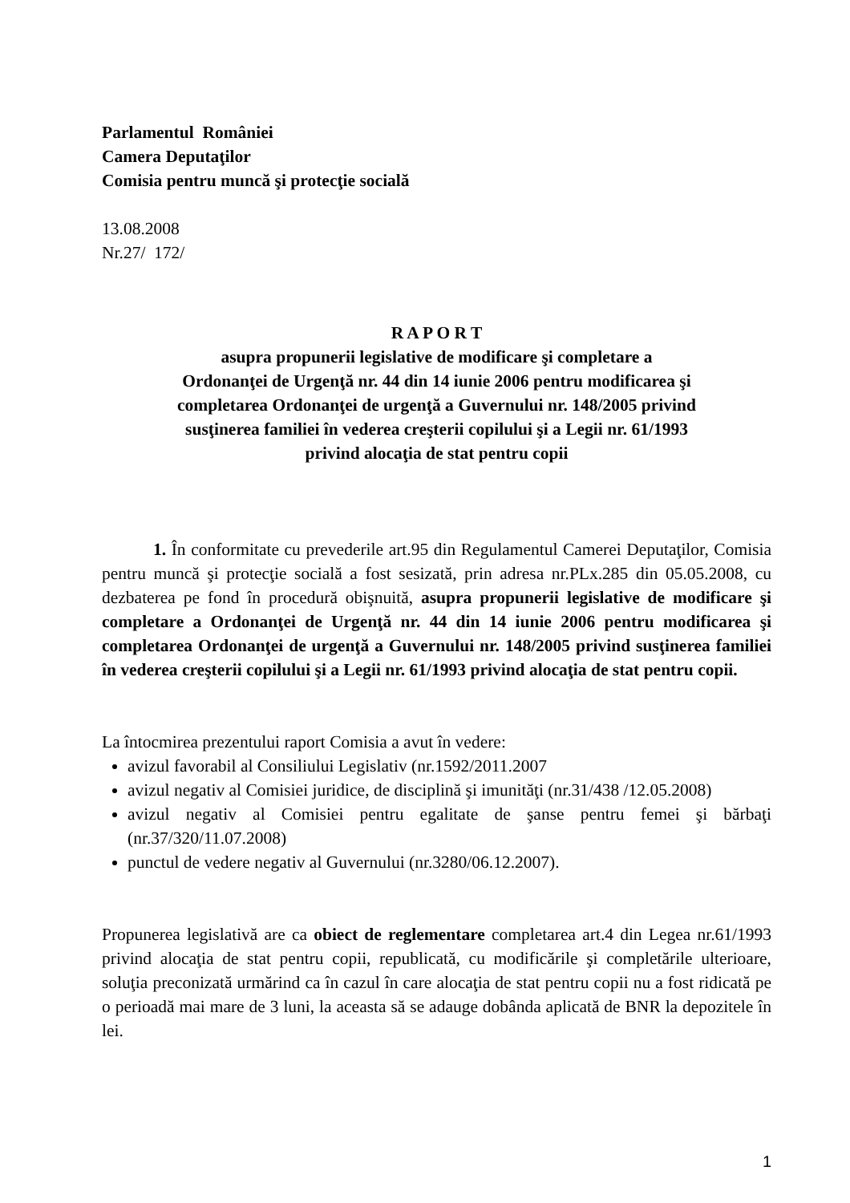Parlamentul României
Camera Deputaţilor
Comisia pentru muncă şi protecţie socială
13.08.2008
Nr.27/ 172/
R A P O R T
asupra propunerii legislative de modificare şi completare a
Ordonanţei de Urgenţă nr. 44 din 14 iunie 2006 pentru modificarea şi
completarea Ordonanţei de urgenţă a Guvernului nr. 148/2005 privind
susţinerea familiei în vederea creşterii copilului şi a Legii nr. 61/1993
privind alocaţia de stat pentru copii
1. În conformitate cu prevederile art.95 din Regulamentul Camerei Deputaţilor, Comisia pentru muncă şi protecţie socială a fost sesizată, prin adresa nr.PLx.285 din 05.05.2008, cu dezbaterea pe fond în procedură obişnuită, asupra propunerii legislative de modificare şi completare a Ordonanţei de Urgenţă nr. 44 din 14 iunie 2006 pentru modificarea şi completarea Ordonanţei de urgenţă a Guvernului nr. 148/2005 privind susţinerea familiei în vederea creşterii copilului şi a Legii nr. 61/1993 privind alocaţia de stat pentru copii.
La întocmirea prezentului raport Comisia a avut în vedere:
avizul favorabil al Consiliului Legislativ (nr.1592/2011.2007
avizul negativ al Comisiei juridice, de disciplină şi imunităţi (nr.31/438 /12.05.2008)
avizul negativ al Comisiei pentru egalitate de şanse pentru femei şi bărbaţi (nr.37/320/11.07.2008)
punctul de vedere negativ al Guvernului (nr.3280/06.12.2007).
Propunerea legislativă are ca obiect de reglementare completarea art.4 din Legea nr.61/1993 privind alocaţia de stat pentru copii, republicată, cu modificările şi completările ulterioare, soluţia preconizată urmărind ca în cazul în care alocaţia de stat pentru copii nu a fost ridicată pe o perioadă mai mare de 3 luni, la aceasta să se adauge dobânda aplicată de BNR la depozitele în lei.
1